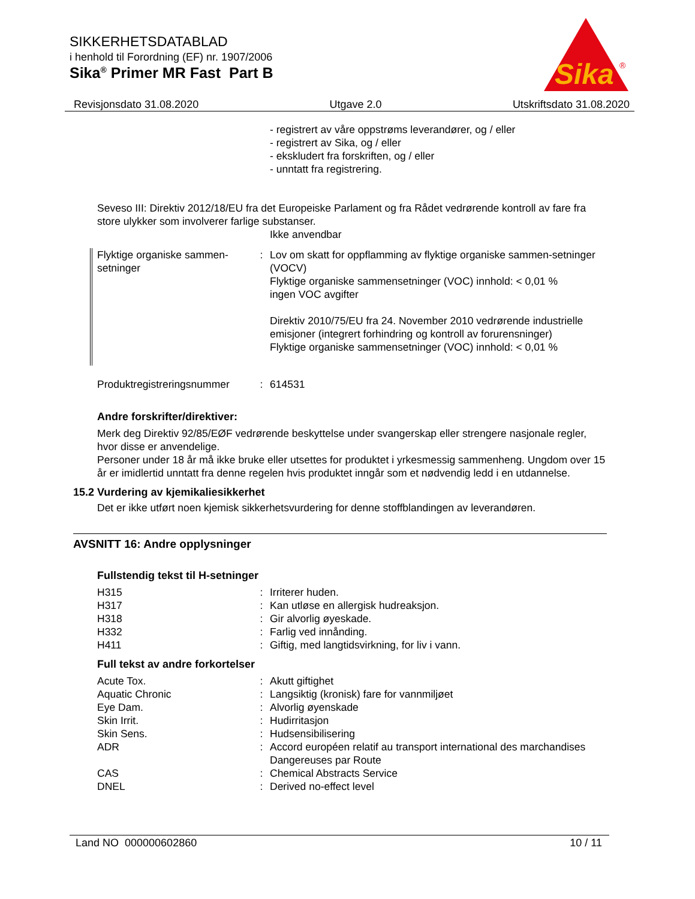SIKKERHETSDATABLAD
i henhold til Forordning (EF) nr. 1907/2006
Sika<sup>®</sup> Primer MR Fast Part B
Sika
®
Revisjonsdato 31.08.2020 Utgave 2.0 Utskriftsdato 31.08.2020
- registrert av våre oppstrøms leverandører, og / eller
- registrert av Sika, og / eller
- ekskludert fra forskriften, og / eller
- unntatt fra registrering.
Seveso III: Direktiv 2012/18/EU fra det Europeiske Parlament og fra Rådet vedrørende kontroll av fare fra store ulykker som involverer farlige substanser.
Ikke anvendbar
Flyktige organiske sammen-setninger
: Lov om skatt for oppflamming av flyktige organiske sammen-setninger (VOCV)
Flyktige organiske sammensetninger (VOC) innhold: < 0,01 %
ingen VOC avgifter
Direktiv 2010/75/EU fra 24. November 2010 vedrørende industrielle emisjoner (integrert forhindring og kontroll av forurensninger)
Flyktige organiske sammensetninger (VOC) innhold: < 0,01 %
Produktregistreringsnummer
: 614531
Andre forskrifter/direktiver:
Merk deg Direktiv 92/85/EØF vedrørende beskyttelse under svangerskap eller strengere nasjonale regler, hvor disse er anvendelige.
Personer under 18 år må ikke bruke eller utsettes for produktet i yrkesmessig sammenheng. Ungdom over 15 år er imidlertid unntatt fra denne regelen hvis produktet inngår som et nødvendig ledd i en utdannelse.
15.2 Vurdering av kjemikaliesikkerhet
Det er ikke utført noen kjemisk sikkerhetsvurdering for denne stoffblandingen av leverandøren.
AVSNITT 16: Andre opplysninger
Fullstendig tekst til H-setninger
H315 : Irriterer huden.
H317 : Kan utløse en allergisk hudreaksjon.
H318 : Gir alvorlig øyeskade.
H332 : Farlig ved innånding.
H411 : Giftig, med langtidsvirkning, for liv i vann.
Full tekst av andre forkortelser
Acute Tox. : Akutt giftighet
Aquatic Chronic : Langsiktig (kronisk) fare for vannmiljøet
Eye Dam. : Alvorlig øyenskade
Skin Irrit. : Hudirritasjon
Skin Sens. : Hudsensibilisering
ADR : Accord européen relatif au transport international des marchandises Dangereuses par Route
CAS : Chemical Abstracts Service
DNEL : Derived no-effect level
Land NO 000000602860 10 / 11